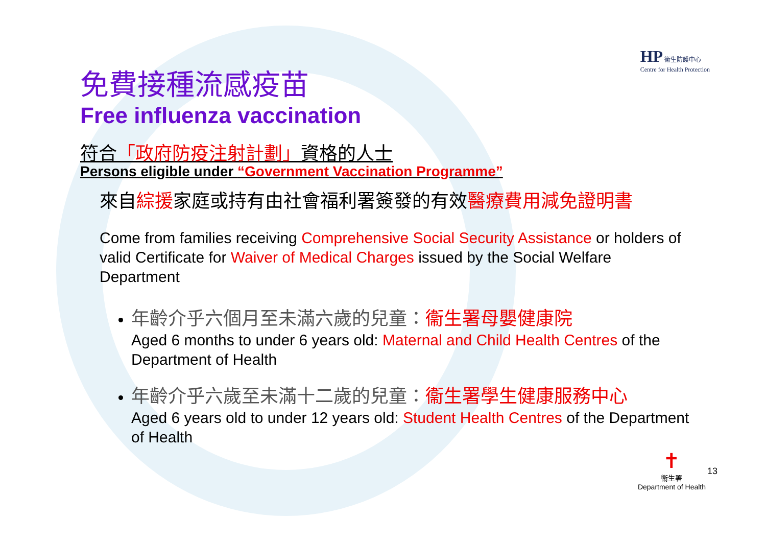HP 衞生防護中心
Centre for Health Protection
免費接種流感疫苗
Free influenza vaccination
符合「政府防疫注射計劃」資格的人士
Persons eligible under “Government Vaccination Programme”
來自綜援家庭或持有由社會福利署簽發的有效醫療費用減免證明書
Come from families receiving Comprehensive Social Security Assistance or holders of valid Certificate for Waiver of Medical Charges issued by the Social Welfare Department
年齡介乎六個月至未滿六歲的兒童：衞生署母嬰健康院
Aged 6 months to under 6 years old: Maternal and Child Health Centres of the Department of Health
年齡介乎六歲至未滿十二歲的兒童：衞生署學生健康服務中心
Aged 6 years old to under 12 years old: Student Health Centres of the Department of Health
✝
衞生署
Department of Health
13